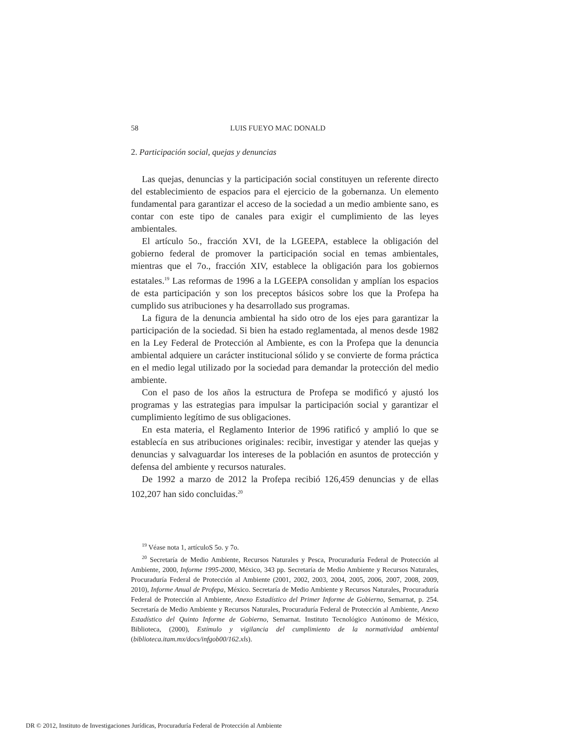58 LUIS FUEYO MAC DONALD
2. Participación social, quejas y denuncias
Las quejas, denuncias y la participación social constituyen un referente directo del establecimiento de espacios para el ejercicio de la gobernanza. Un elemento fundamental para garantizar el acceso de la sociedad a un medio ambiente sano, es contar con este tipo de canales para exigir el cumplimiento de las leyes ambientales.
El artículo 5o., fracción XVI, de la LGEEPA, establece la obligación del gobierno federal de promover la participación social en temas ambientales, mientras que el 7o., fracción XIV, establece la obligación para los gobiernos estatales.<sup>19</sup> Las reformas de 1996 a la LGEEPA consolidan y amplían los espacios de esta participación y son los preceptos básicos sobre los que la Profepa ha cumplido sus atribuciones y ha desarrollado sus programas.
La figura de la denuncia ambiental ha sido otro de los ejes para garantizar la participación de la sociedad. Si bien ha estado reglamentada, al menos desde 1982 en la Ley Federal de Protección al Ambiente, es con la Profepa que la denuncia ambiental adquiere un carácter institucional sólido y se convierte de forma práctica en el medio legal utilizado por la sociedad para demandar la protección del medio ambiente.
Con el paso de los años la estructura de Profepa se modificó y ajustó los programas y las estrategias para impulsar la participación social y garantizar el cumplimiento legítimo de sus obligaciones.
En esta materia, el Reglamento Interior de 1996 ratificó y amplió lo que se establecía en sus atribuciones originales: recibir, investigar y atender las quejas y denuncias y salvaguardar los intereses de la población en asuntos de protección y defensa del ambiente y recursos naturales.
De 1992 a marzo de 2012 la Profepa recibió 126,459 denuncias y de ellas 102,207 han sido concluidas.<sup>20</sup>
<sup>19</sup> Véase nota 1, artículoS 5o. y 7o.
<sup>20</sup> Secretaría de Medio Ambiente, Recursos Naturales y Pesca, Procuraduría Federal de Protección al Ambiente, 2000, Informe 1995-2000, México, 343 pp. Secretaría de Medio Ambiente y Recursos Naturales, Procuraduría Federal de Protección al Ambiente (2001, 2002, 2003, 2004, 2005, 2006, 2007, 2008, 2009, 2010), Informe Anual de Profepa, México. Secretaría de Medio Ambiente y Recursos Naturales, Procuraduría Federal de Protección al Ambiente, Anexo Estadístico del Primer Informe de Gobierno, Semarnat, p. 254. Secretaría de Medio Ambiente y Recursos Naturales, Procuraduría Federal de Protección al Ambiente, Anexo Estadístico del Quinto Informe de Gobierno, Semarnat. Instituto Tecnológico Autónomo de México, Biblioteca, (2000), Estímulo y vigilancia del cumplimiento de la normatividad ambiental (biblioteca.itam.mx/docs/infgob00/162.xls).
DR © 2012, Instituto de Investigaciones Jurídicas, Procuraduría Federal de Protección al Ambiente